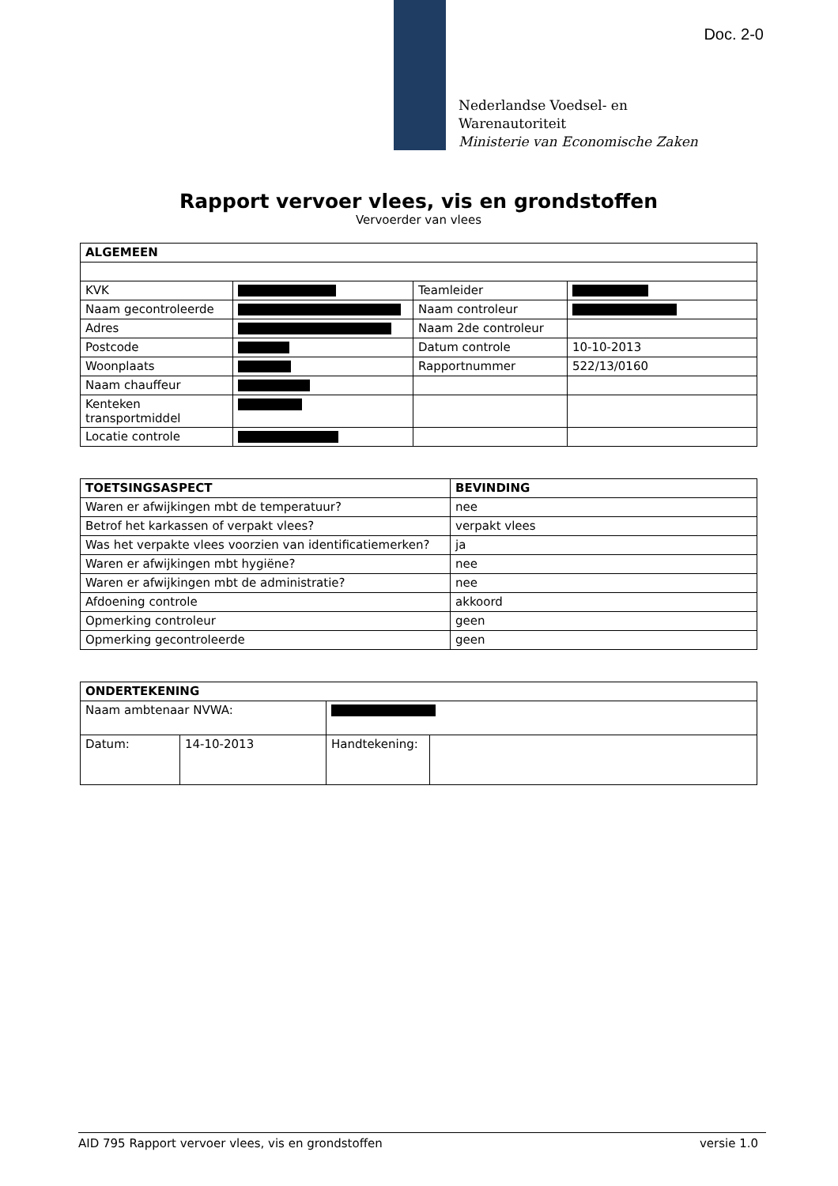Doc. 2-0
Nederlandse Voedsel- en
Warenautoriteit
Ministerie van Economische Zaken
Rapport vervoer vlees, vis en grondstoffen
Vervoerder van vlees
| ALGEMEEN | | | |
| --- | --- | --- | --- |
| KVK | | Teamleider | |
| Naam gecontroleerde | | Naam controleur | |
| Adres | | Naam 2de controleur | |
| Postcode | | Datum controle | 10-10-2013 |
| Woonplaats | | Rapportnummer | 522/13/0160 |
| Naam chauffeur | | | |
| Kenteken transportmiddel | | | |
| Locatie controle | | | |
| TOETSINGSASPECT | BEVINDING |
| --- | --- |
| Waren er afwijkingen mbt de temperatuur? | nee |
| Betrof het karkassen of verpakt vlees? | verpakt vlees |
| Was het verpakte vlees voorzien van identificatiemerken? | ja |
| Waren er afwijkingen mbt hygiëne? | nee |
| Waren er afwijkingen mbt de administratie? | nee |
| Afdoening controle | akkoord |
| Opmerking controleur | geen |
| Opmerking gecontroleerde | geen |
| ONDERTEKENING | | | |
| --- | --- | --- | --- |
| Naam ambtenaar NVWA: | | | |
| Datum: | 14-10-2013 | Handtekening: | |
AID 795 Rapport vervoer vlees, vis en grondstoffen versie 1.0